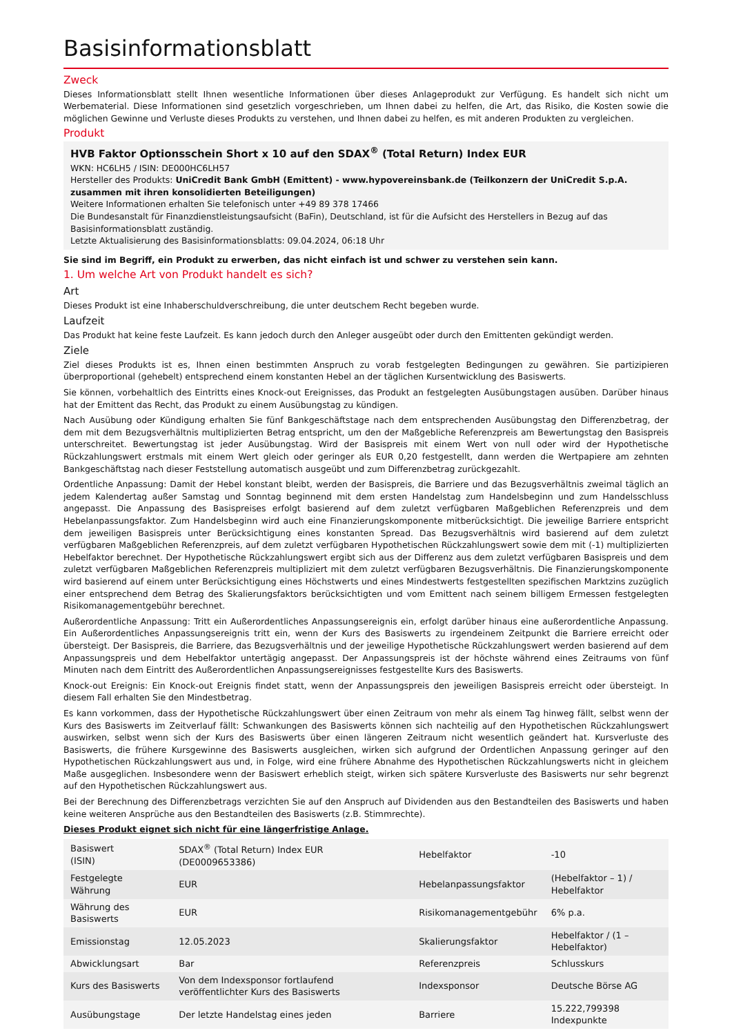Basisinformationsblatt
Zweck
Dieses Informationsblatt stellt Ihnen wesentliche Informationen über dieses Anlageprodukt zur Verfügung. Es handelt sich nicht um Werbematerial. Diese Informationen sind gesetzlich vorgeschrieben, um Ihnen dabei zu helfen, die Art, das Risiko, die Kosten sowie die möglichen Gewinne und Verluste dieses Produkts zu verstehen, und Ihnen dabei zu helfen, es mit anderen Produkten zu vergleichen.
Produkt
HVB Faktor Optionsschein Short x 10 auf den SDAX<sup>®</sup> (Total Return) Index EUR
WKN: HC6LH5 / ISIN: DE000HC6LH57
Hersteller des Produkts: UniCredit Bank GmbH (Emittent) - www.hypovereinsbank.de (Teilkonzern der UniCredit S.p.A. zusammen mit ihren konsolidierten Beteiligungen)
Weitere Informationen erhalten Sie telefonisch unter +49 89 378 17466
Die Bundesanstalt für Finanzdienstleistungsaufsicht (BaFin), Deutschland, ist für die Aufsicht des Herstellers in Bezug auf das Basisinformationsblatt zuständig.
Letzte Aktualisierung des Basisinformationsblatts: 09.04.2024, 06:18 Uhr
Sie sind im Begriff, ein Produkt zu erwerben, das nicht einfach ist und schwer zu verstehen sein kann.
1. Um welche Art von Produkt handelt es sich?
Art
Dieses Produkt ist eine Inhaberschuldverschreibung, die unter deutschem Recht begeben wurde.
Laufzeit
Das Produkt hat keine feste Laufzeit. Es kann jedoch durch den Anleger ausgeübt oder durch den Emittenten gekündigt werden.
Ziele
Ziel dieses Produkts ist es, Ihnen einen bestimmten Anspruch zu vorab festgelegten Bedingungen zu gewähren. Sie partizipieren überproportional (gehebelt) entsprechend einem konstanten Hebel an der täglichen Kursentwicklung des Basiswerts.
Sie können, vorbehaltlich des Eintritts eines Knock-out Ereignisses, das Produkt an festgelegten Ausübungstagen ausüben. Darüber hinaus hat der Emittent das Recht, das Produkt zu einem Ausübungstag zu kündigen.
Nach Ausübung oder Kündigung erhalten Sie fünf Bankgeschäftstage nach dem entsprechenden Ausübungstag den Differenzbetrag, der dem mit dem Bezugsverhältnis multiplizierten Betrag entspricht, um den der Maßgebliche Referenzpreis am Bewertungstag den Basispreis unterschreitet. Bewertungstag ist jeder Ausübungstag. Wird der Basispreis mit einem Wert von null oder wird der Hypothetische Rückzahlungswert erstmals mit einem Wert gleich oder geringer als EUR 0,20 festgestellt, dann werden die Wertpapiere am zehnten Bankgeschäftstag nach dieser Feststellung automatisch ausgeübt und zum Differenzbetrag zurückgezahlt.
Ordentliche Anpassung: Damit der Hebel konstant bleibt, werden der Basispreis, die Barriere und das Bezugsverhältnis zweimal täglich an jedem Kalendertag außer Samstag und Sonntag beginnend mit dem ersten Handelstag zum Handelsbeginn und zum Handelsschluss angepasst. Die Anpassung des Basispreises erfolgt basierend auf dem zuletzt verfügbaren Maßgeblichen Referenzpreis und dem Hebelanpassungsfaktor. Zum Handelsbeginn wird auch eine Finanzierungskomponente mitberücksichtigt. Die jeweilige Barriere entspricht dem jeweiligen Basispreis unter Berücksichtigung eines konstanten Spread. Das Bezugsverhältnis wird basierend auf dem zuletzt verfügbaren Maßgeblichen Referenzpreis, auf dem zuletzt verfügbaren Hypothetischen Rückzahlungswert sowie dem mit (-1) multiplizierten Hebelfaktor berechnet. Der Hypothetische Rückzahlungswert ergibt sich aus der Differenz aus dem zuletzt verfügbaren Basispreis und dem zuletzt verfügbaren Maßgeblichen Referenzpreis multipliziert mit dem zuletzt verfügbaren Bezugsverhältnis. Die Finanzierungskomponente wird basierend auf einem unter Berücksichtigung eines Höchstwerts und eines Mindestwerts festgestellten spezifischen Marktzins zuzüglich einer entsprechend dem Betrag des Skalierungsfaktors berücksichtigten und vom Emittent nach seinem billigem Ermessen festgelegten Risikomanagementgebühr berechnet.
Außerordentliche Anpassung: Tritt ein Außerordentliches Anpassungsereignis ein, erfolgt darüber hinaus eine außerordentliche Anpassung. Ein Außerordentliches Anpassungsereignis tritt ein, wenn der Kurs des Basiswerts zu irgendeinem Zeitpunkt die Barriere erreicht oder übersteigt. Der Basispreis, die Barriere, das Bezugsverhältnis und der jeweilige Hypothetische Rückzahlungswert werden basierend auf dem Anpassungspreis und dem Hebelfaktor untertägig angepasst. Der Anpassungspreis ist der höchste während eines Zeitraums von fünf Minuten nach dem Eintritt des Außerordentlichen Anpassungsereignisses festgestellte Kurs des Basiswerts.
Knock-out Ereignis: Ein Knock-out Ereignis findet statt, wenn der Anpassungspreis den jeweiligen Basispreis erreicht oder übersteigt. In diesem Fall erhalten Sie den Mindestbetrag.
Es kann vorkommen, dass der Hypothetische Rückzahlungswert über einen Zeitraum von mehr als einem Tag hinweg fällt, selbst wenn der Kurs des Basiswerts im Zeitverlauf fällt: Schwankungen des Basiswerts können sich nachteilig auf den Hypothetischen Rückzahlungswert auswirken, selbst wenn sich der Kurs des Basiswerts über einen längeren Zeitraum nicht wesentlich geändert hat. Kursverluste des Basiswerts, die frühere Kursgewinne des Basiswerts ausgleichen, wirken sich aufgrund der Ordentlichen Anpassung geringer auf den Hypothetischen Rückzahlungswert aus und, in Folge, wird eine frühere Abnahme des Hypothetischen Rückzahlungswerts nicht in gleichem Maße ausgeglichen. Insbesondere wenn der Basiswert erheblich steigt, wirken sich spätere Kursverluste des Basiswerts nur sehr begrenzt auf den Hypothetischen Rückzahlungswert aus.
Bei der Berechnung des Differenzbetrags verzichten Sie auf den Anspruch auf Dividenden aus den Bestandteilen des Basiswerts und haben keine weiteren Ansprüche aus den Bestandteilen des Basiswerts (z.B. Stimmrechte).
Dieses Produkt eignet sich nicht für eine längerfristige Anlage.
| Basiswert (ISIN) | SDAX<sup>®</sup> (Total Return) Index EUR (DE0009653386) | Hebelfaktor | -10 |
| Festgelegte Währung | EUR | Hebelanpassungsfaktor | (Hebelfaktor – 1) / Hebelfaktor |
| Währung des Basiswerts | EUR | Risikomanagementgebühr | 6% p.a. |
| Emissionstag | 12.05.2023 | Skalierungsfaktor | Hebelfaktor / (1 – Hebelfaktor) |
| Abwicklungsart | Bar | Referenzpreis | Schlusskurs |
| Kurs des Basiswerts | Von dem Indexsponsor fortlaufend veröffentlichter Kurs des Basiswerts | Indexsponsor | Deutsche Börse AG |
| Ausübungstage | Der letzte Handelstag eines jeden | Barriere | 15.222,799398 Indexpunkte |